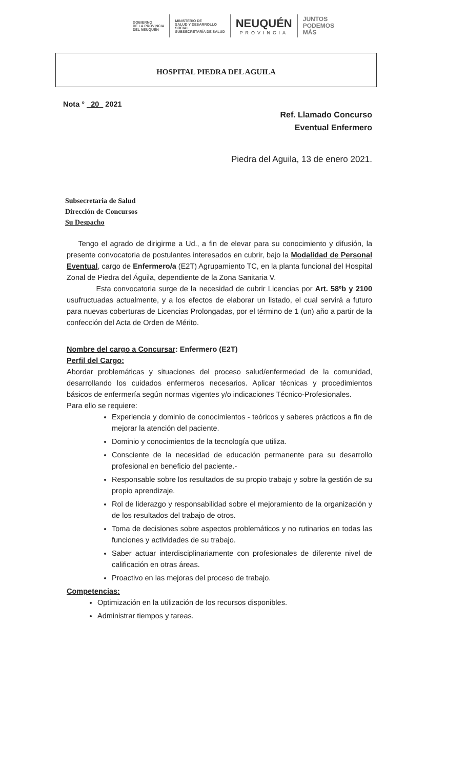GOBIERNO
DE LA PROVINCIA
DEL NEUQUÉN
MINISTERIO DE
SALUD Y DESARROLLO
SOCIAL
SUBSECRETARÍA DE SALUD
NEUQUÉN
PROVINCIA
JUNTOS
PODEMOS
MÁS
HOSPITAL PIEDRA DEL AGUILA
Nota ° 20 2021
Ref. Llamado Concurso
Eventual Enfermero
Piedra del Aguila, 13 de enero 2021.
Subsecretaria de Salud
Dirección de Concursos
Su Despacho
Tengo el agrado de dirigirme a Ud., a fin de elevar para su conocimiento y difusión, la presente convocatoria de postulantes interesados en cubrir, bajo la Modalidad de Personal Eventual, cargo de Enfermero/a (E2T) Agrupamiento TC, en la planta funcional del Hospital Zonal de Piedra del Águila, dependiente de la Zona Sanitaria V.
Esta convocatoria surge de la necesidad de cubrir Licencias por Art. 58ºb y 2100 usufructuadas actualmente, y a los efectos de elaborar un listado, el cual servirá a futuro para nuevas coberturas de Licencias Prolongadas, por el término de 1 (un) año a partir de la confección del Acta de Orden de Mérito.
Nombre del cargo a Concursar: Enfermero (E2T)
Perfil del Cargo:
Abordar problemáticas y situaciones del proceso salud/enfermedad de la comunidad, desarrollando los cuidados enfermeros necesarios. Aplicar técnicas y procedimientos básicos de enfermería según normas vigentes y/o indicaciones Técnico-Profesionales.
Para ello se requiere:
Experiencia y dominio de conocimientos - teóricos y saberes prácticos a fin de mejorar la atención del paciente.
Dominio y conocimientos de la tecnología que utiliza.
Consciente de la necesidad de educación permanente para su desarrollo profesional en beneficio del paciente.-
Responsable sobre los resultados de su propio trabajo y sobre la gestión de su propio aprendizaje.
Rol de liderazgo y responsabilidad sobre el mejoramiento de la organización y de los resultados del trabajo de otros.
Toma de decisiones sobre aspectos problemáticos y no rutinarios en todas las funciones y actividades de su trabajo.
Saber actuar interdisciplinariamente con profesionales de diferente nivel de calificación en otras áreas.
Proactivo en las mejoras del proceso de trabajo.
Competencias:
Optimización en la utilización de los recursos disponibles.
Administrar tiempos y tareas.